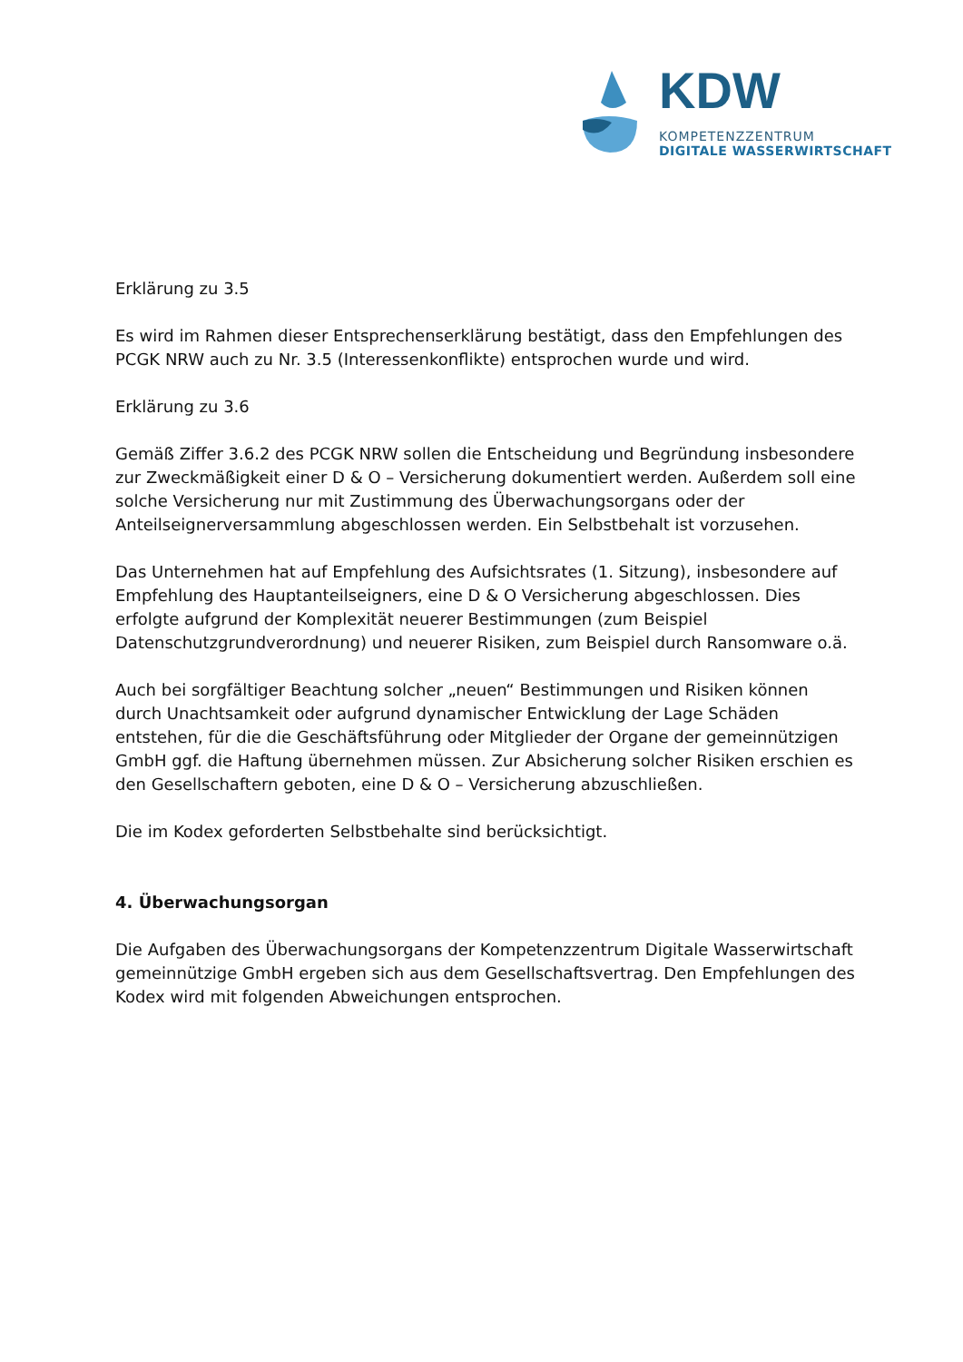KDW
KOMPETENZZENTRUM
DIGITALE WASSERWIRTSCHAFT
Erklärung zu 3.5
Es wird im Rahmen dieser Entsprechenserklärung bestätigt, dass den Empfehlungen des PCGK NRW auch zu Nr. 3.5 (Interessenkonflikte) entsprochen wurde und wird.
Erklärung zu 3.6
Gemäß Ziffer 3.6.2 des PCGK NRW sollen die Entscheidung und Begründung insbesondere zur Zweckmäßigkeit einer D & O – Versicherung dokumentiert werden. Außerdem soll eine solche Versicherung nur mit Zustimmung des Überwachungsorgans oder der Anteilseignerversammlung abgeschlossen werden. Ein Selbstbehalt ist vorzusehen.
Das Unternehmen hat auf Empfehlung des Aufsichtsrates (1. Sitzung), insbesondere auf Empfehlung des Hauptanteilseigners, eine D & O Versicherung abgeschlossen. Dies erfolgte aufgrund der Komplexität neuerer Bestimmungen (zum Beispiel Datenschutzgrundverordnung) und neuerer Risiken, zum Beispiel durch Ransomware o.ä.
Auch bei sorgfältiger Beachtung solcher „neuen“ Bestimmungen und Risiken können durch Unachtsamkeit oder aufgrund dynamischer Entwicklung der Lage Schäden entstehen, für die die Geschäftsführung oder Mitglieder der Organe der gemeinnützigen GmbH ggf. die Haftung übernehmen müssen. Zur Absicherung solcher Risiken erschien es den Gesellschaftern geboten, eine D & O – Versicherung abzuschließen.
Die im Kodex geforderten Selbstbehalte sind berücksichtigt.
4. Überwachungsorgan
Die Aufgaben des Überwachungsorgans der Kompetenzzentrum Digitale Wasserwirtschaft gemeinnützige GmbH ergeben sich aus dem Gesellschaftsvertrag. Den Empfehlungen des Kodex wird mit folgenden Abweichungen entsprochen.